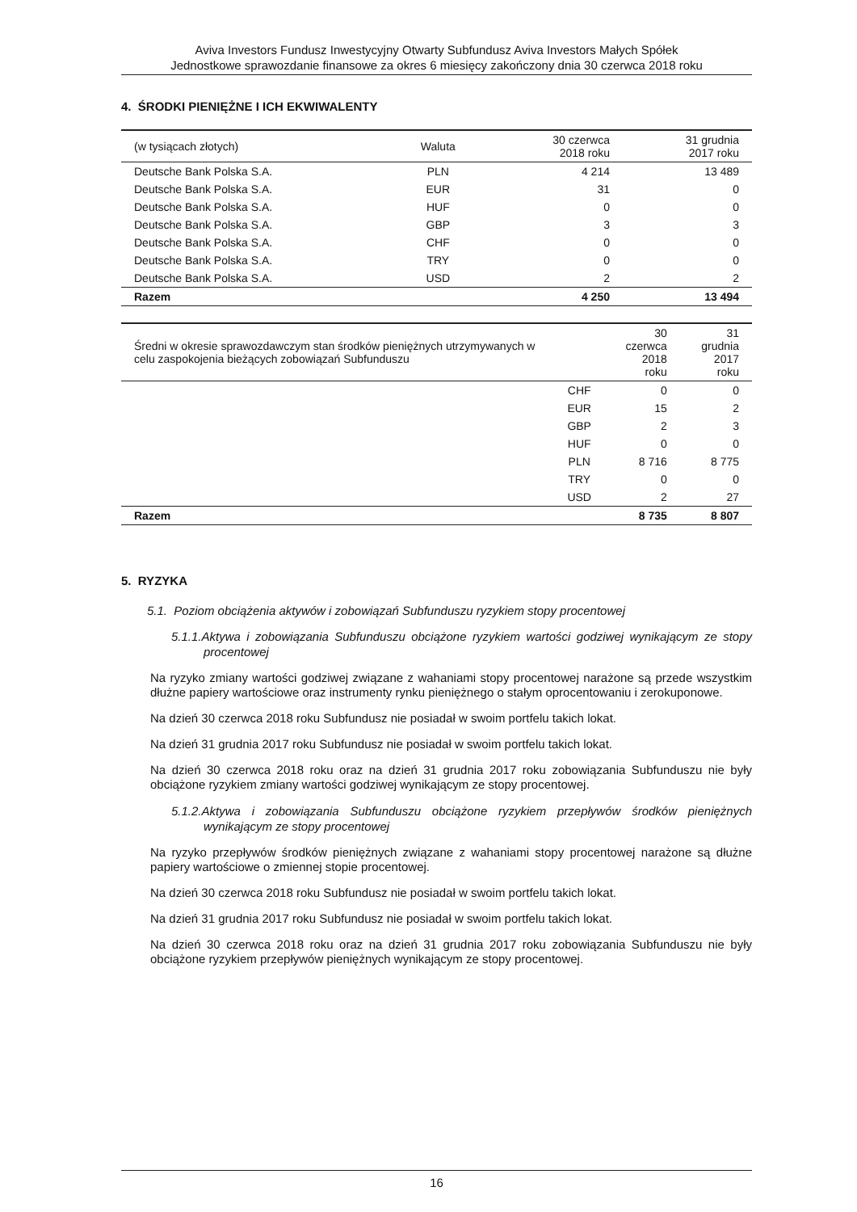Aviva Investors Fundusz Inwestycyjny Otwarty Subfundusz Aviva Investors Małych Spółek
Jednostkowe sprawozdanie finansowe za okres 6 miesięcy zakończony dnia 30 czerwca 2018 roku
4. ŚRODKI PIENIĘŻNE I ICH EKWIWALENTY
| (w tysiącach złotych) | Waluta | 30 czerwca 2018 roku | 31 grudnia 2017 roku |
| --- | --- | --- | --- |
| Deutsche Bank Polska S.A. | PLN | 4 214 | 13 489 |
| Deutsche Bank Polska S.A. | EUR | 31 | 0 |
| Deutsche Bank Polska S.A. | HUF | 0 | 0 |
| Deutsche Bank Polska S.A. | GBP | 3 | 3 |
| Deutsche Bank Polska S.A. | CHF | 0 | 0 |
| Deutsche Bank Polska S.A. | TRY | 0 | 0 |
| Deutsche Bank Polska S.A. | USD | 2 | 2 |
| Razem | | 4 250 | 13 494 |
| Średni w okresie sprawozdawczym stan środków pieniężnych utrzymywanych w celu zaspokojenia bieżących zobowiązań Subfunduszu | | 30 czerwca 2018 roku | 31 grudnia 2017 roku |
| --- | --- | --- | --- |
| | CHF | 0 | 0 |
| | EUR | 15 | 2 |
| | GBP | 2 | 3 |
| | HUF | 0 | 0 |
| | PLN | 8 716 | 8 775 |
| | TRY | 0 | 0 |
| | USD | 2 | 27 |
| Razem | | 8 735 | 8 807 |
5. RYZYKA
5.1. Poziom obciążenia aktywów i zobowiązań Subfunduszu ryzykiem stopy procentowej
5.1.1.Aktywa i zobowiązania Subfunduszu obciążone ryzykiem wartości godziwej wynikającym ze stopy procentowej
Na ryzyko zmiany wartości godziwej związane z wahaniami stopy procentowej narażone są przede wszystkim dłużne papiery wartościowe oraz instrumenty rynku pieniężnego o stałym oprocentowaniu i zerokuponowe.
Na dzień 30 czerwca 2018 roku Subfundusz nie posiadał w swoim portfelu takich lokat.
Na dzień 31 grudnia 2017 roku Subfundusz nie posiadał w swoim portfelu takich lokat.
Na dzień 30 czerwca 2018 roku oraz na dzień 31 grudnia 2017 roku zobowiązania Subfunduszu nie były obciążone ryzykiem zmiany wartości godziwej wynikającym ze stopy procentowej.
5.1.2.Aktywa i zobowiązania Subfunduszu obciążone ryzykiem przepływów środków pieniężnych wynikającym ze stopy procentowej
Na ryzyko przepływów środków pieniężnych związane z wahaniami stopy procentowej narażone są dłużne papiery wartościowe o zmiennej stopie procentowej.
Na dzień 30 czerwca 2018 roku Subfundusz nie posiadał w swoim portfelu takich lokat.
Na dzień 31 grudnia 2017 roku Subfundusz nie posiadał w swoim portfelu takich lokat.
Na dzień 30 czerwca 2018 roku oraz na dzień 31 grudnia 2017 roku zobowiązania Subfunduszu nie były obciążone ryzykiem przepływów pieniężnych wynikającym ze stopy procentowej.
16